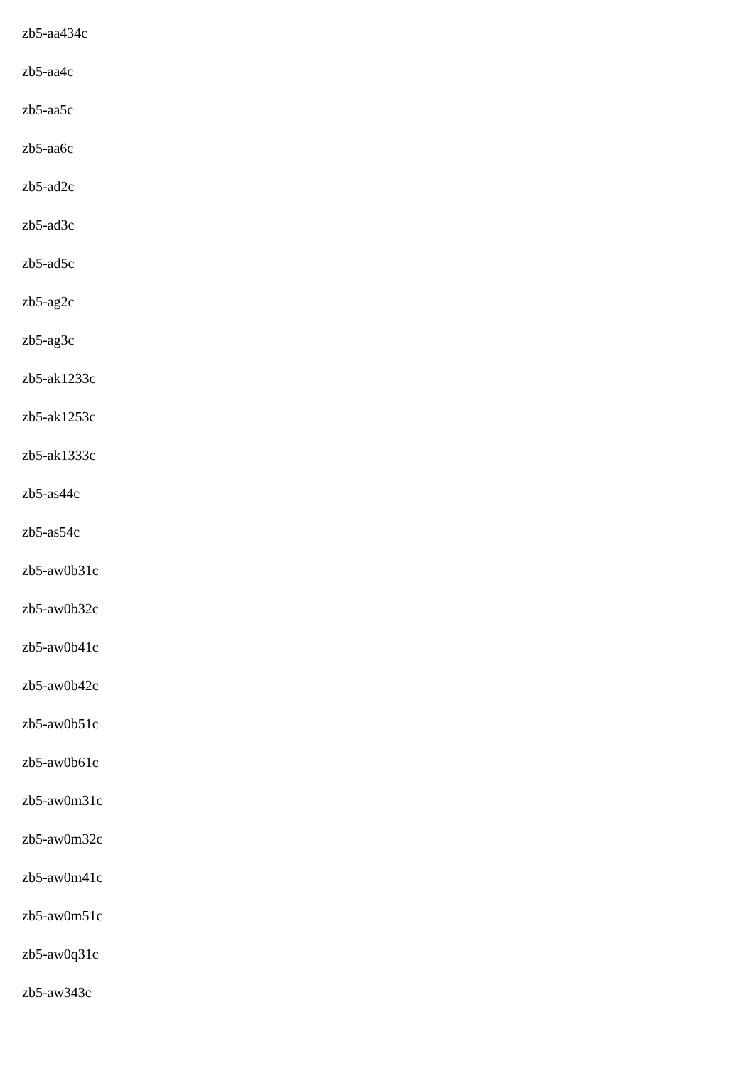zb5-aa434c
zb5-aa4c
zb5-aa5c
zb5-aa6c
zb5-ad2c
zb5-ad3c
zb5-ad5c
zb5-ag2c
zb5-ag3c
zb5-ak1233c
zb5-ak1253c
zb5-ak1333c
zb5-as44c
zb5-as54c
zb5-aw0b31c
zb5-aw0b32c
zb5-aw0b41c
zb5-aw0b42c
zb5-aw0b51c
zb5-aw0b61c
zb5-aw0m31c
zb5-aw0m32c
zb5-aw0m41c
zb5-aw0m51c
zb5-aw0q31c
zb5-aw343c